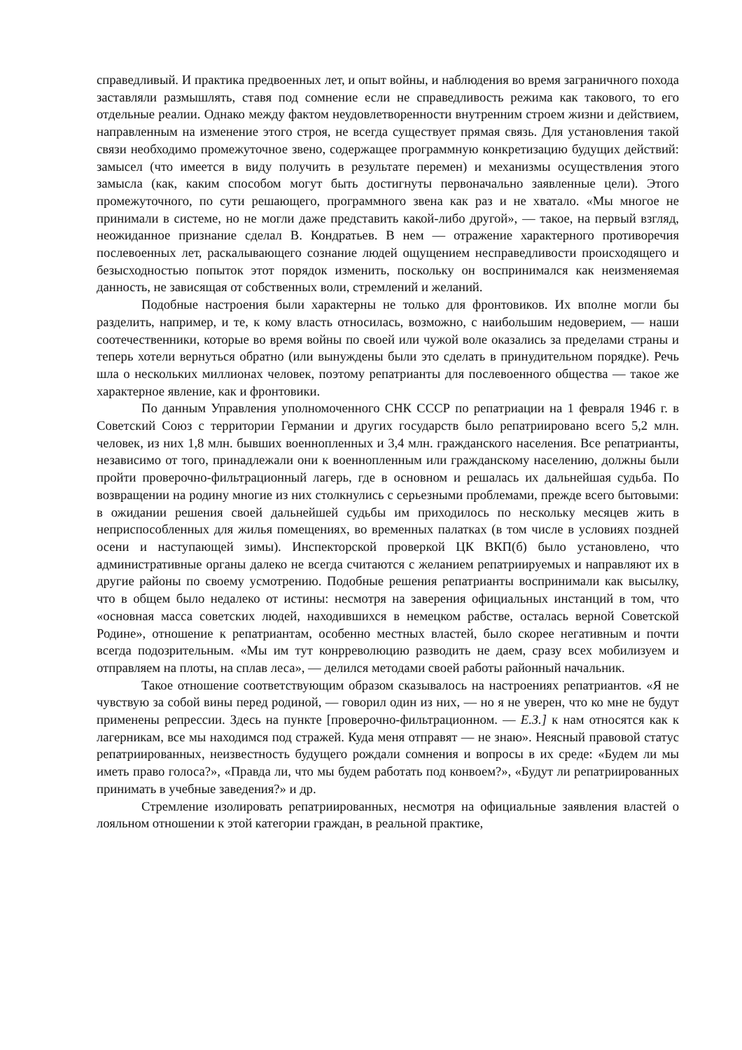справедливый. И практика предвоенных лет, и опыт войны, и наблюдения во время заграничного похода заставляли размышлять, ставя под сомнение если не справедливость режима как такового, то его отдельные реалии. Однако между фактом неудовлетворенности внутренним строем жизни и действием, направленным на изменение этого строя, не всегда существует прямая связь. Для установления такой связи необходимо промежуточное звено, содержащее программную конкретизацию будущих действий: замысел (что имеется в виду получить в результате перемен) и механизмы осуществления этого замысла (как, каким способом могут быть достигнуты первоначально заявленные цели). Этого промежуточного, по сути решающего, программного звена как раз и не хватало. «Мы многое не принимали в системе, но не могли даже представить какой-либо другой», — такое, на первый взгляд, неожиданное признание сделал В. Кондратьев. В нем — отражение характерного противоречия послевоенных лет, раскалывающего сознание людей ощущением несправедливости происходящего и безысходностью попыток этот порядок изменить, поскольку он воспринимался как неизменяемая данность, не зависящая от собственных воли, стремлений и желаний.
Подобные настроения были характерны не только для фронтовиков. Их вполне могли бы разделить, например, и те, к кому власть относилась, возможно, с наибольшим недоверием, — наши соотечественники, которые во время войны по своей или чужой воле оказались за пределами страны и теперь хотели вернуться обратно (или вынуждены были это сделать в принудительном порядке). Речь шла о нескольких миллионах человек, поэтому репатрианты для послевоенного общества — такое же характерное явление, как и фронтовики.
По данным Управления уполномоченного СНК СССР по репатриации на 1 февраля 1946 г. в Советский Союз с территории Германии и других государств было репатриировано всего 5,2 млн. человек, из них 1,8 млн. бывших военнопленных и 3,4 млн. гражданского населения. Все репатрианты, независимо от того, принадлежали они к военнопленным или гражданскому населению, должны были пройти проверочно-фильтрационный лагерь, где в основном и решалась их дальнейшая судьба. По возвращении на родину многие из них столкнулись с серьезными проблемами, прежде всего бытовыми: в ожидании решения своей дальнейшей судьбы им приходилось по нескольку месяцев жить в неприспособленных для жилья помещениях, во временных палатках (в том числе в условиях поздней осени и наступающей зимы). Инспекторской проверкой ЦК ВКП(б) было установлено, что административные органы далеко не всегда считаются с желанием репатриируемых и направляют их в другие районы по своему усмотрению. Подобные решения репатрианты воспринимали как высылку, что в общем было недалеко от истины: несмотря на заверения официальных инстанций в том, что «основная масса советских людей, находившихся в немецком рабстве, осталась верной Советской Родине», отношение к репатриантам, особенно местных властей, было скорее негативным и почти всегда подозрительным. «Мы им тут конрреволюцию разводить не даем, сразу всех мобилизуем и отправляем на плоты, на сплав леса», — делился методами своей работы районный начальник.
Такое отношение соответствующим образом сказывалось на настроениях репатриантов. «Я не чувствую за собой вины перед родиной, — говорил один из них, — но я не уверен, что ко мне не будут применены репрессии. Здесь на пункте [проверочно-фильтрационном. — Е.З.] к нам относятся как к лагерникам, все мы находимся под стражей. Куда меня отправят — не знаю». Неясный правовой статус репатриированных, неизвестность будущего рождали сомнения и вопросы в их среде: «Будем ли мы иметь право голоса?», «Правда ли, что мы будем работать под конвоем?», «Будут ли репатриированных принимать в учебные заведения?» и др.
Стремление изолировать репатриированных, несмотря на официальные заявления властей о лояльном отношении к этой категории граждан, в реальной практике,